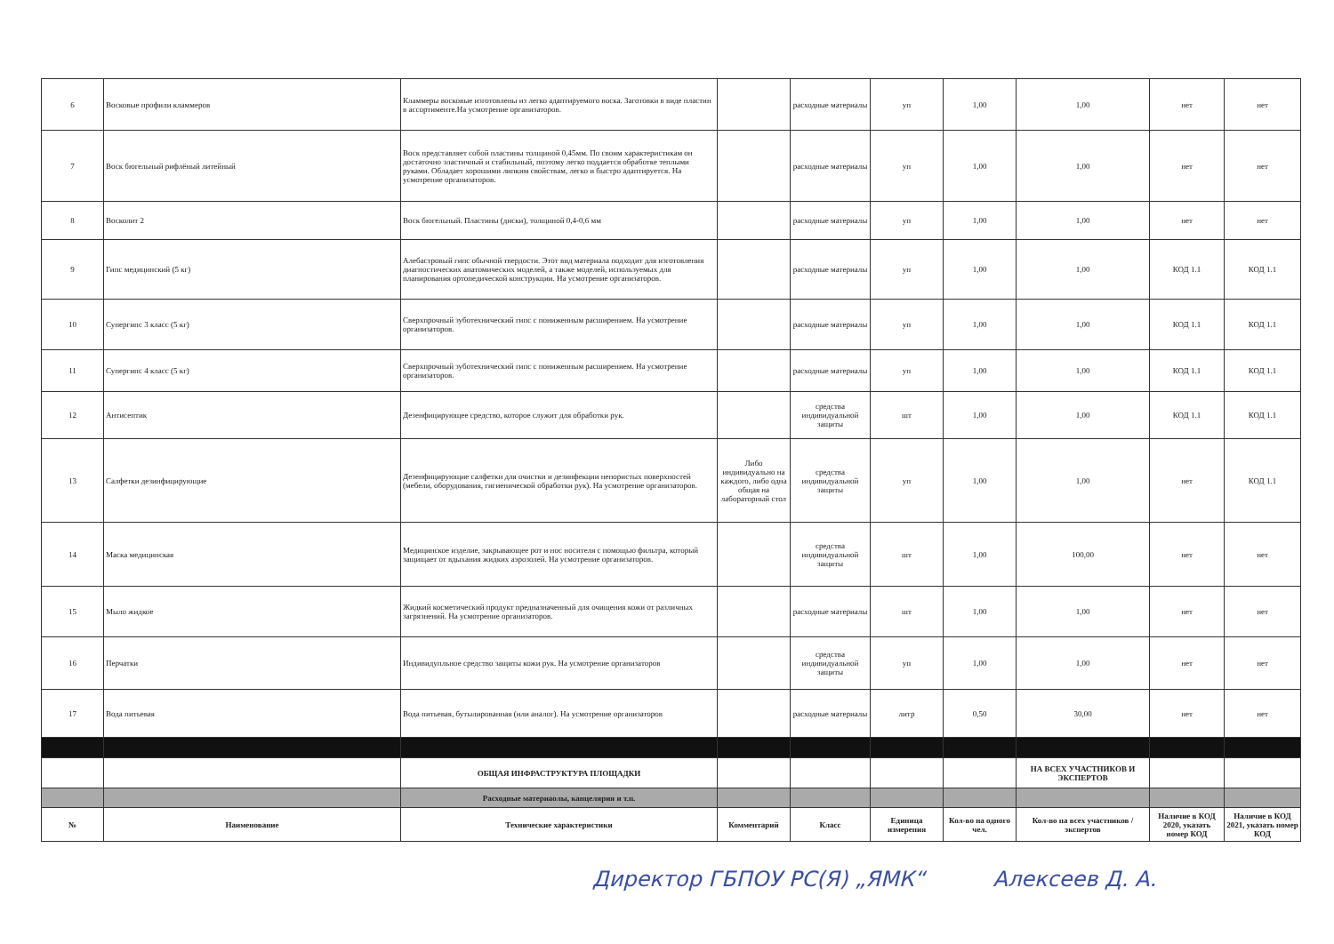| 6 | Восковые профили кламмеров | Кламмеры восковые изготовлены из легко адаптируемого воска. Заготовки в виде пластин в ассортименте.На усмотрение организаторов. | | расходные материалы | уп | 1,00 | 1,00 | нет | нет |
| 7 | Воск бюгельный рифлёный литейный | Воск представляет собой пластины толщиной 0,45мм. По своим характеристикам он достаточно эластичный и стабильный, поэтому легко поддается обработке теплыми руками. Обладает хорошими липким свойствам, легко и быстро адаптируется. На усмотрение организаторов. | | расходные материалы | уп | 1,00 | 1,00 | нет | нет |
| 8 | Восколит 2 | Воск бюгельный. Пластины (диски), толщиной 0,4-0,6 мм | | расходные материалы | уп | 1,00 | 1,00 | нет | нет |
| 9 | Гипс медицинский (5 кг) | Алебастровый гипс обычной твердости. Этот вид материала подходит для изготовления диагностических анатомических моделей, а также моделей, используемых для планирования ортопедической конструкции. На усмотрение организаторов. | | расходные материалы | уп | 1,00 | 1,00 | КОД 1.1 | КОД 1.1 |
| 10 | Супергипс 3 класс (5 кг) | Сверхпрочный зуботехнический гипс с пониженным расширением. На усмотрение организаторов. | | расходные материалы | уп | 1,00 | 1,00 | КОД 1.1 | КОД 1.1 |
| 11 | Супергипс 4 класс (5 кг) | Сверхпрочный зуботехнический гипс с пониженным расширением. На усмотрение организаторов. | | расходные материалы | уп | 1,00 | 1,00 | КОД 1.1 | КОД 1.1 |
| 12 | Антисептик | Дезенфицирующее средство, которое служит для обработки рук. | | средства индивидуальной защиты | шт | 1,00 | 1,00 | КОД 1.1 | КОД 1.1 |
| 13 | Салфетки дезинфицирующие | Дезенфицирующие салфетки для очистки и дезинфекции непористых поверхностей (мебели, оборудования, гигиенической обработки рук). На усмотрение организаторов. | Либо индивидуально на каждого, либо одна общая на лабораторный стол | средства индивидуальной защиты | уп | 1,00 | 1,00 | нет | КОД 1.1 |
| 14 | Маска медицинская | Медицинское изделие, закрывающее рот и нос носителя с помощью фильтра, который защищает от вдыхания жидких аэрозолей. На усмотрение организаторов. | | средства индивидуальной защиты | шт | 1,00 | 100,00 | нет | нет |
| 15 | Мыло жидкое | Жидкий косметический продукт предназначенный для очищения кожи от различных загрязнений. На усмотрение организаторов. | | расходные материалы | шт | 1,00 | 1,00 | нет | нет |
| 16 | Перчатки | Индивидупльное средство защиты кожи рук. На усмотрение организаторов | | средства индивидуальной защиты | уп | 1,00 | 1,00 | нет | нет |
| 17 | Вода питьевая | Вода питьевая, бутылированная (или аналог). На усмотрение организаторов | | расходные материалы | литр | 0,50 | 30,00 | нет | нет |
| | | ОБЩАЯ ИНФРАСТРУКТУРА ПЛОЩАДКИ | | | | | НА ВСЕХ УЧАСТНИКОВ И ЭКСПЕРТОВ | | |
| | | Расходные материаолы, канцелярия и т.п. | | | | | | | |
| № | Наименование | Технические характеристики | Комментарий | Класс | Единица измерения | Кол-во на одного чел. | Кол-во на всех участников / экспертов | Наличие в КОД 2020, указать номер КОД | Наличие в КОД 2021, указать номер КОД |
Директор ГБПОУ РС(Я) „ЯМК“ Алексеев Д. А.